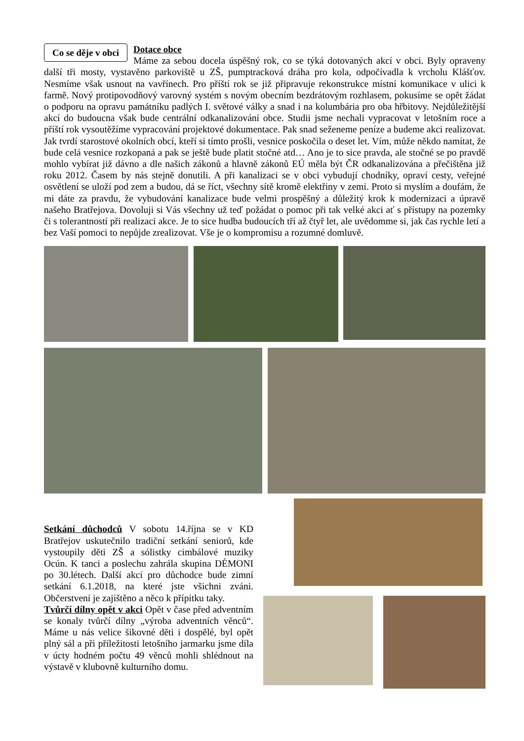Co se děje v obci
Dotace obce
Máme za sebou docela úspěšný rok, co se týká dotovaných akcí v obci. Byly opraveny další tři mosty, vystavěno parkoviště u ZŠ, pumptracková dráha pro kola, odpočívadla k vrcholu Klášťov. Nesmíme však usnout na vavřínech. Pro příští rok se již připravuje rekonstrukce místní komunikace v ulici k farmě. Nový protipovodňový varovný systém s novým obecním bezdrátovým rozhlasem, pokusíme se opět žádat o podporu na opravu památníku padlých I. světové války a snad i na kolumbária pro oba hřbitovy. Nejdůležitější akcí do budoucna však bude centrální odkanalizování obce. Studii jsme nechali vypracovat v letošním roce a příští rok vysoutěžíme vypracování projektové dokumentace. Pak snad seženeme peníze a budeme akci realizovat. Jak tvrdí starostové okolních obcí, kteří si tímto prošli, vesnice poskočila o deset let. Vím, může někdo namítat, že bude celá vesnice rozkopaná a pak se ještě bude platit stočné atd… Ano je to sice pravda, ale stočné se po pravdě mohlo vybírat již dávno a dle našich zákonů a hlavně zákonů EÚ měla být ČR odkanalizována a přečištěna již roku 2012. Časem by nás stejně donutili. A při kanalizaci se v obci vybudují chodníky, opraví cesty, veřejné osvětlení se uloží pod zem a budou, dá se říct, všechny sítě kromě elektřiny v zemi. Proto si myslím a doufám, že mi dáte za pravdu, že vybudování kanalizace bude velmi prospěšný a důležitý krok k modernizaci a úpravě našeho Bratřejova. Dovoluji si Vás všechny už teď požádat o pomoc při tak velké akci ať s přístupy na pozemky či s tolerantností při realizaci akce. Je to sice hudba budoucích tří až čtyř let, ale uvědomme si, jak čas rychle letí a bez Vaší pomoci to nepůjde zrealizovat. Vše je o kompromisu a rozumné domluvě.
Setkání důchodců V sobotu 14.října se v KD Bratřejov uskutečnilo tradiční setkání seniorů, kde vystoupily děti ZŠ a sólistky cimbálové muziky Ocún. K tanci a poslechu zahrála skupina DÉMONI po 30.létech. Další akcí pro důchodce bude zimní setkání 6.1.2018, na které jste všichni zváni. Občerstvení je zajištěno a něco k přípitku taky.
Tvůrčí dílny opět v akci Opět v čase před adventním se konaly tvůrčí dílny „výroba adventních věnců“. Máme u nás velice šikovné děti i dospělé, byl opět plný sál a při příležitosti letošního jarmarku jsme díla v úcty hodném počtu 49 věnců mohli shlédnout na výstavě v klubovně kulturního domu.